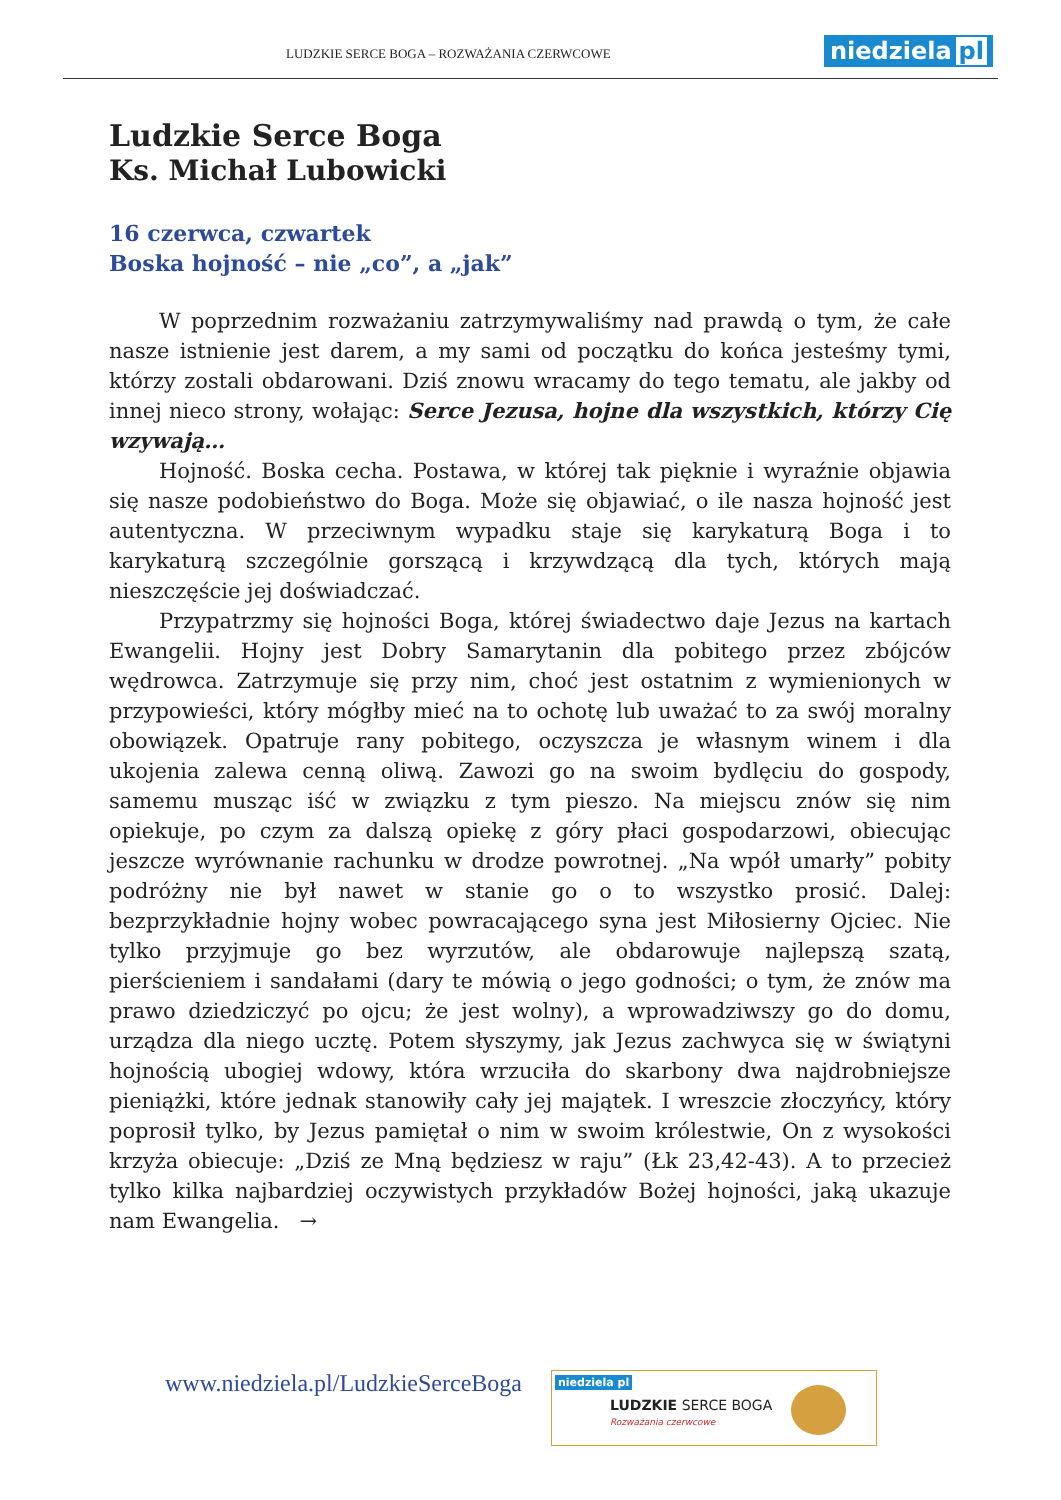LUDZKIE SERCE BOGA – ROZWAŻANIA CZERWCOWE
niedziela pl
Ludzkie Serce Boga
Ks. Michał Lubowicki
16 czerwca, czwartek
Boska hojność – nie „co”, a „jak”
W poprzednim rozważaniu zatrzymywaliśmy nad prawdą o tym, że całe nasze istnienie jest darem, a my sami od początku do końca jesteśmy tymi, którzy zostali obdarowani. Dziś znowu wracamy do tego tematu, ale jakby od innej nieco strony, wołając: Serce Jezusa, hojne dla wszystkich, którzy Cię wzywają…
Hojność. Boska cecha. Postawa, w której tak pięknie i wyraźnie objawia się nasze podobieństwo do Boga. Może się objawiać, o ile nasza hojność jest autentyczna. W przeciwnym wypadku staje się karykaturą Boga i to karykaturą szczególnie gorszącą i krzywdzącą dla tych, których mają nieszczęście jej doświadczać.
Przypatrzmy się hojności Boga, której świadectwo daje Jezus na kartach Ewangelii. Hojny jest Dobry Samarytanin dla pobitego przez zbójców wędrowca. Zatrzymuje się przy nim, choć jest ostatnim z wymienionych w przypowieści, który mógłby mieć na to ochotę lub uważać to za swój moralny obowiązek. Opatruje rany pobitego, oczyszcza je własnym winem i dla ukojenia zalewa cenną oliwą. Zawozi go na swoim bydlęciu do gospody, samemu musząc iść w związku z tym pieszo. Na miejscu znów się nim opiekuje, po czym za dalszą opiekę z góry płaci gospodarzowi, obiecując jeszcze wyrównanie rachunku w drodze powrotnej. „Na wpół umarły” pobity podróżny nie był nawet w stanie go o to wszystko prosić. Dalej: bezprzykładnie hojny wobec powracającego syna jest Miłosierny Ojciec. Nie tylko przyjmuje go bez wyrzutów, ale obdarowuje najlepszą szatą, pierścieniem i sandałami (dary te mówią o jego godności; o tym, że znów ma prawo dziedziczyć po ojcu; że jest wolny), a wprowadziwszy go do domu, urządza dla niego ucztę. Potem słyszymy, jak Jezus zachwyca się w świątyni hojnością ubogiej wdowy, która wrzuciła do skarbony dwa najdrobniejsze pieniążki, które jednak stanowiły cały jej majątek. I wreszcie złoczyńcy, który poprosił tylko, by Jezus pamiętał o nim w swoim królestwie, On z wysokości krzyża obiecuje: „Dziś ze Mną będziesz w raju” (Łk 23,42-43). A to przecież tylko kilka najbardziej oczywistych przykładów Bożej hojności, jaką ukazuje nam Ewangelia. →
www.niedziela.pl/LudzkieSerceBoga
niedziela pl
LUDZKIE SERCE BOGA
Rozważania czerwcowe